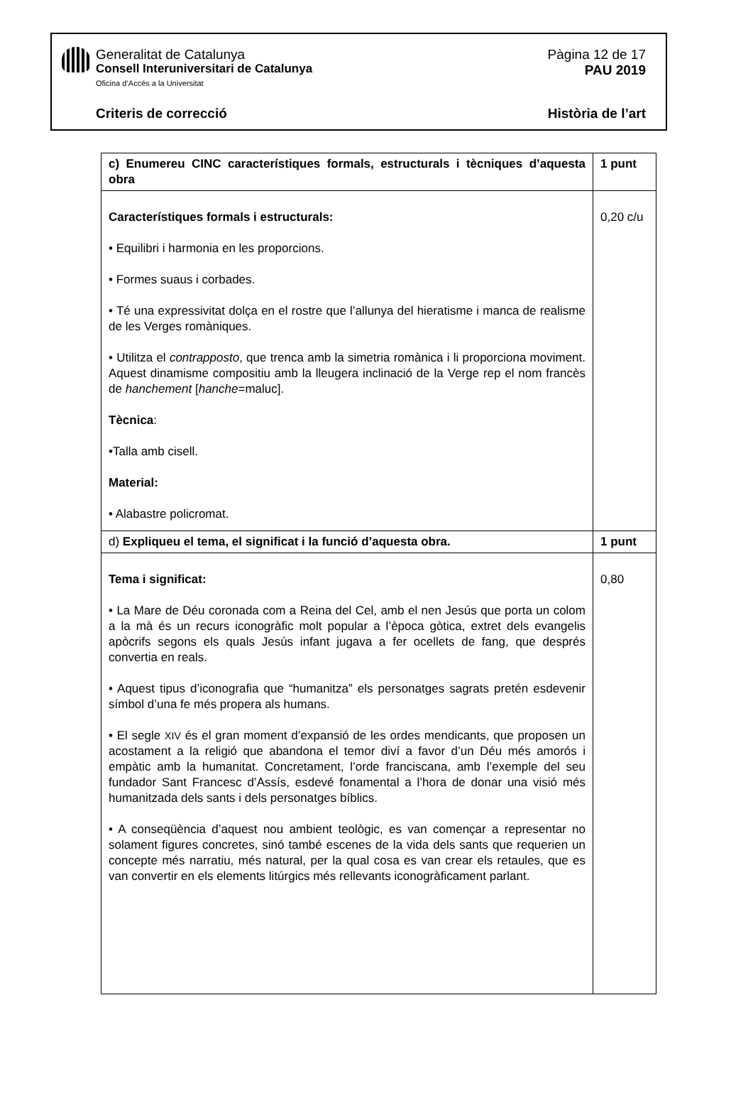Generalitat de Catalunya
Consell Interuniversitari de Catalunya
Oficina d’Accés a la Universitat
Pàgina 12 de 17
PAU 2019
Criteris de correcció Història de l’art
| c) Enumereu CINC característiques formals, estructurals i tècniques d’aquesta obra | 1 punt |
| Característiques formals i estructurals: • Equilibri i harmonia en les proporcions. • Formes suaus i corbades. • Té una expressivitat dolça en el rostre que l’allunya del hieratisme i manca de realisme de les Verges romàniques. • Utilitza el contrapposto , que trenca amb la simetria romànica i li proporciona moviment. Aquest dinamisme compositiu amb la lleugera inclinació de la Verge rep el nom francès de hanchement [ hanche =maluc]. Tècnica : •Talla amb cisell. Material: • Alabastre policromat. | 0,20 c/u |
| d) Expliqueu el tema, el significat i la funció d’aquesta obra. | 1 punt |
| Tema i significat: • La Mare de Déu coronada com a Reina del Cel, amb el nen Jesús que porta un colom a la mà és un recurs iconogràfic molt popular a l’època gòtica, extret dels evangelis apòcrifs segons els quals Jesús infant jugava a fer ocellets de fang, que després convertia en reals. • Aquest tipus d’iconografia que “humanitza” els personatges sagrats pretén esdevenir símbol d’una fe més propera als humans. • El segle XIV és el gran moment d’expansió de les ordes mendicants, que proposen un acostament a la religió que abandona el temor diví a favor d’un Déu més amorós i empàtic amb la humanitat. Concretament, l’orde franciscana, amb l’exemple del seu fundador Sant Francesc d’Assís, esdevé fonamental a l’hora de donar una visió més humanitzada dels sants i dels personatges bíblics. • A conseqüència d’aquest nou ambient teològic, es van començar a representar no solament figures concretes, sinó també escenes de la vida dels sants que requerien un concepte més narratiu, més natural, per la qual cosa es van crear els retaules, que es van convertir en els elements litúrgics més rellevants iconogràficament parlant. | 0,80 |